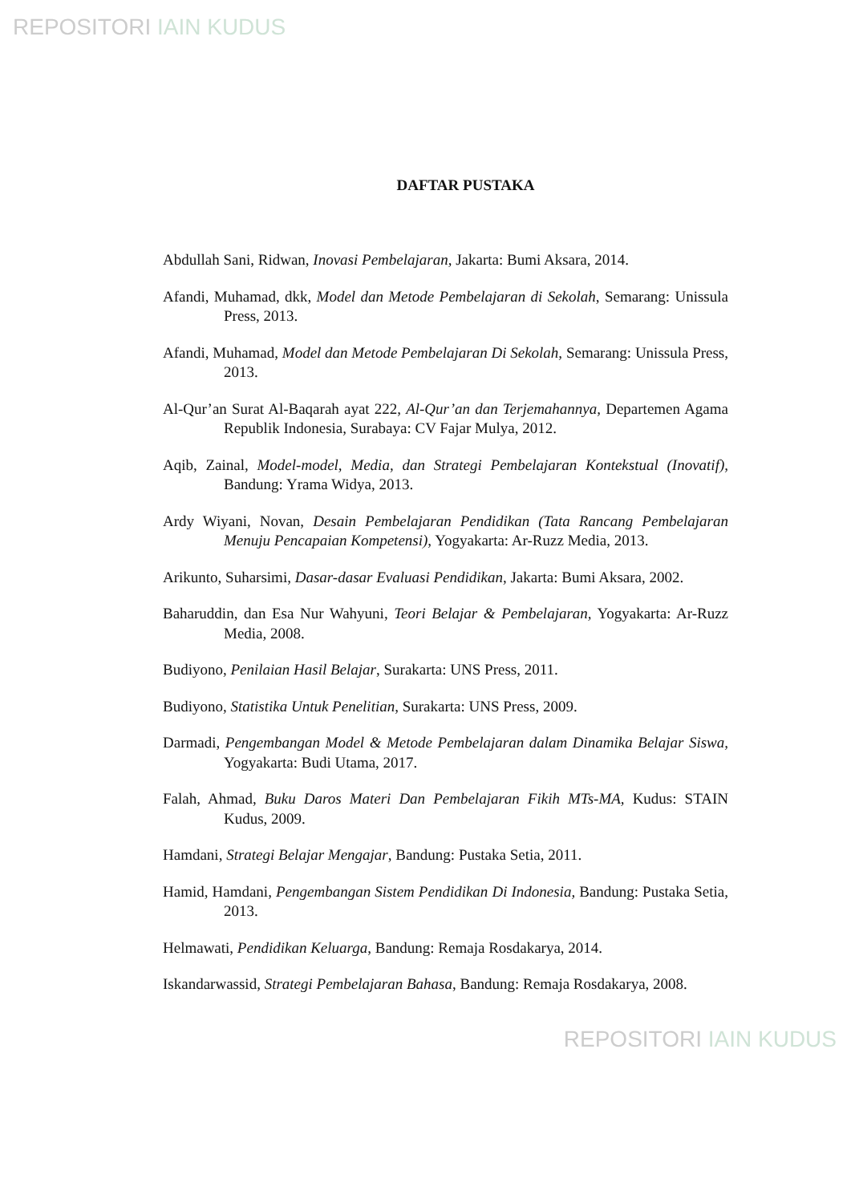REPOSITORI IAIN KUDUS
DAFTAR PUSTAKA
Abdullah Sani, Ridwan, Inovasi Pembelajaran, Jakarta: Bumi Aksara, 2014.
Afandi, Muhamad, dkk, Model dan Metode Pembelajaran di Sekolah, Semarang: Unissula Press, 2013.
Afandi, Muhamad, Model dan Metode Pembelajaran Di Sekolah, Semarang: Unissula Press, 2013.
Al-Qur’an Surat Al-Baqarah ayat 222, Al-Qur’an dan Terjemahannya, Departemen Agama Republik Indonesia, Surabaya: CV Fajar Mulya, 2012.
Aqib, Zainal, Model-model, Media, dan Strategi Pembelajaran Kontekstual (Inovatif), Bandung: Yrama Widya, 2013.
Ardy Wiyani, Novan, Desain Pembelajaran Pendidikan (Tata Rancang Pembelajaran Menuju Pencapaian Kompetensi), Yogyakarta: Ar-Ruzz Media, 2013.
Arikunto, Suharsimi, Dasar-dasar Evaluasi Pendidikan, Jakarta: Bumi Aksara, 2002.
Baharuddin, dan Esa Nur Wahyuni, Teori Belajar & Pembelajaran, Yogyakarta: Ar-Ruzz Media, 2008.
Budiyono, Penilaian Hasil Belajar, Surakarta: UNS Press, 2011.
Budiyono, Statistika Untuk Penelitian, Surakarta: UNS Press, 2009.
Darmadi, Pengembangan Model & Metode Pembelajaran dalam Dinamika Belajar Siswa, Yogyakarta: Budi Utama, 2017.
Falah, Ahmad, Buku Daros Materi Dan Pembelajaran Fikih MTs-MA, Kudus: STAIN Kudus, 2009.
Hamdani, Strategi Belajar Mengajar, Bandung: Pustaka Setia, 2011.
Hamid, Hamdani, Pengembangan Sistem Pendidikan Di Indonesia, Bandung: Pustaka Setia, 2013.
Helmawati, Pendidikan Keluarga, Bandung: Remaja Rosdakarya, 2014.
Iskandarwassid, Strategi Pembelajaran Bahasa, Bandung: Remaja Rosdakarya, 2008.
REPOSITORI IAIN KUDUS